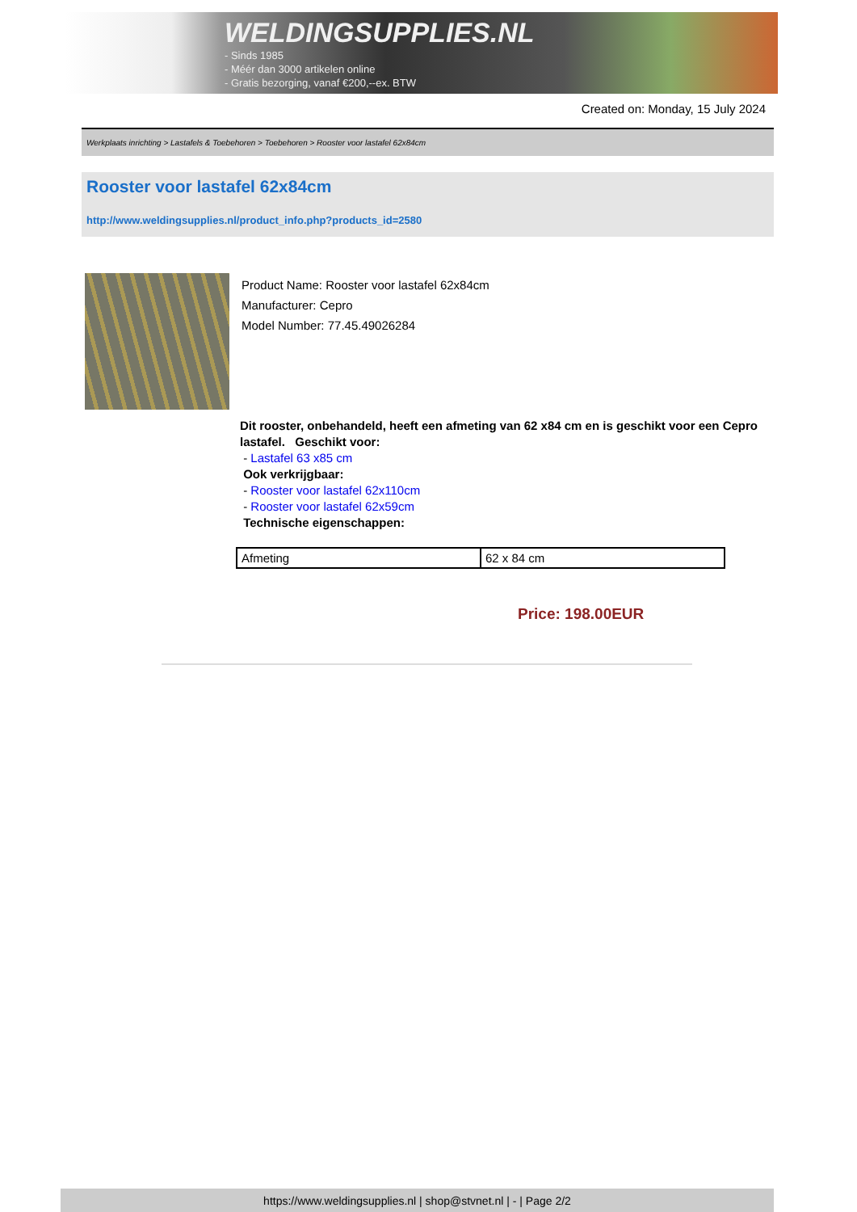WELDINGSUPPLIES.NL
- Sinds 1985
- Méér dan 3000 artikelen online
- Gratis bezorging, vanaf €200,--ex. BTW
Created on: Monday, 15 July 2024
Werkplaats inrichting > Lastafels & Toebehoren > Toebehoren > Rooster voor lastafel 62x84cm
Rooster voor lastafel 62x84cm
http://www.weldingsupplies.nl/product_info.php?products_id=2580
Product Name: Rooster voor lastafel 62x84cm
Manufacturer: Cepro
Model Number: 77.45.49026284
Dit rooster, onbehandeld, heeft een afmeting van 62 x84 cm en is geschikt voor een Cepro lastafel. Geschikt voor:
- Lastafel 63 x85 cm
Ook verkrijgbaar:
- Rooster voor lastafel 62x110cm
- Rooster voor lastafel 62x59cm
Technische eigenschappen:
| Afmeting | 62 x 84 cm |
Price: 198.00EUR
https://www.weldingsupplies.nl | shop@stvnet.nl | - | Page 2/2